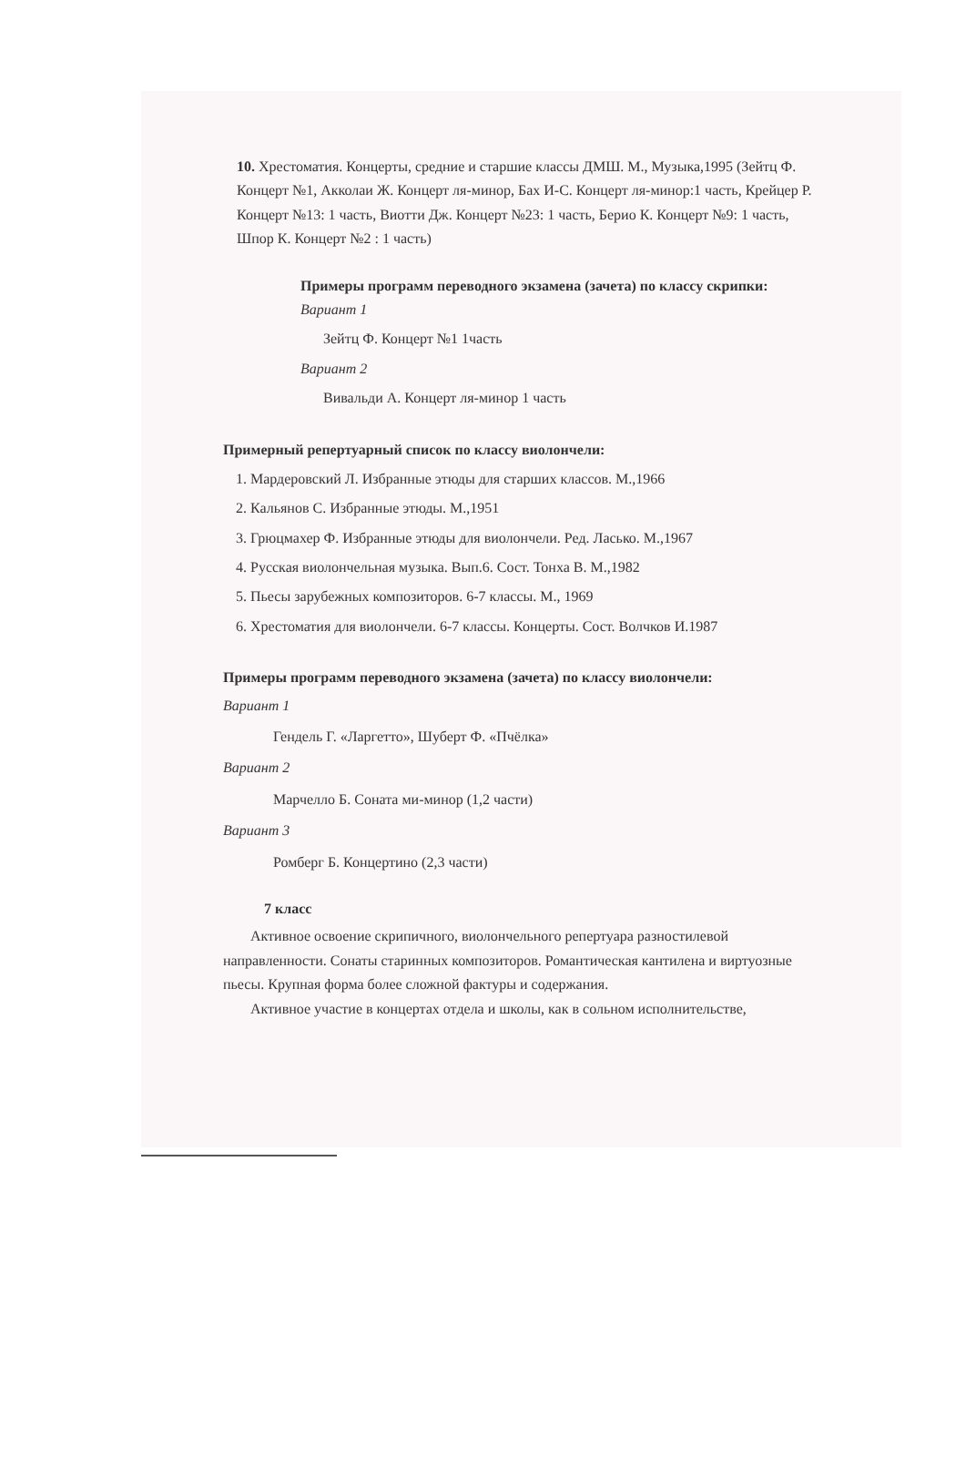10. Хрестоматия. Концерты, средние и старшие классы ДМШ. М., Музыка,1995 (Зейтц Ф. Концерт №1, Акколаи Ж. Концерт ля-минор, Бах И-С. Концерт ля-минор:1 часть, Крейцер Р. Концерт №13: 1 часть, Виотти Дж. Концерт №23: 1 часть, Берио К. Концерт №9: 1 часть, Шпор К. Концерт №2 : 1 часть)
Примеры программ переводного экзамена (зачета) по классу скрипки:
Вариант 1
Зейтц Ф. Концерт №1 1часть
Вариант 2
Вивальди А. Концерт ля-минор 1 часть
Примерный репертуарный список по классу виолончели:
1. Мардеровский Л. Избранные этюды для старших классов. М.,1966
2. Кальянов С. Избранные этюды. М.,1951
3. Грюцмахер Ф. Избранные этюды для виолончели. Ред. Ласько. М.,1967
4. Русская виолончельная музыка. Вып.6. Сост. Тонха В. М.,1982
5. Пьесы зарубежных композиторов. 6-7 классы. М., 1969
6. Хрестоматия для виолончели. 6-7 классы. Концерты. Сост. Волчков И.1987
Примеры программ переводного экзамена (зачета) по классу виолончели:
Вариант 1
Гендель Г. «Ларгетто», Шуберт Ф. «Пчёлка»
Вариант 2
Марчелло Б. Соната ми-минор (1,2 части)
Вариант 3
Ромберг Б. Концертино (2,3 части)
7 класс
Активное освоение скрипичного, виолончельного репертуара разностилевой направленности. Сонаты старинных композиторов. Романтическая кантилена и виртуозные пьесы. Крупная форма более сложной фактуры и содержания.
Активное участие в концертах отдела и школы, как в сольном исполнительстве,